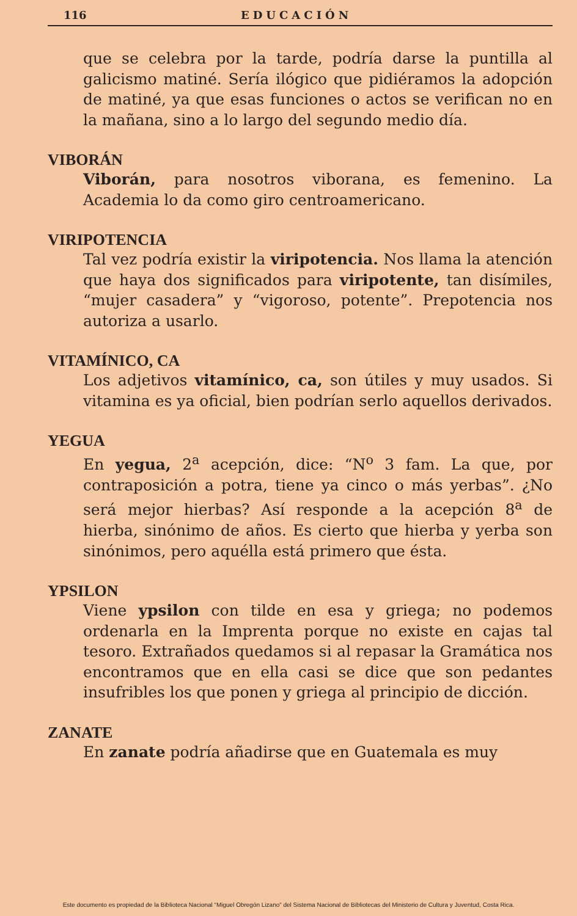116 EDUCACIÓN
que se celebra por la tarde, podría darse la puntilla al galicismo matiné. Sería ilógico que pidiéramos la adopción de matiné, ya que esas funciones o actos se verifican no en la mañana, sino a lo largo del segundo medio día.
VIBORÁN
Viborán, para nosotros viborana, es femenino. La Academia lo da como giro centroamericano.
VIRIPOTENCIA
Tal vez podría existir la viripotencia. Nos llama la atención que haya dos significados para viripotente, tan disímiles, “mujer casadera” y “vigoroso, potente”. Prepotencia nos autoriza a usarlo.
VITAMÍNICO, CA
Los adjetivos vitamínico, ca, son útiles y muy usados. Si vitamina es ya oficial, bien podrían serlo aquellos derivados.
YEGUA
En yegua, 2<sup>a</sup> acepción, dice: “N<sup>o</sup> 3 fam. La que, por contraposición a potra, tiene ya cinco o más yerbas”. ¿No será mejor hierbas? Así responde a la acepción 8<sup>a</sup> de hierba, sinónimo de años. Es cierto que hierba y yerba son sinónimos, pero aquélla está primero que ésta.
YPSILON
Viene ypsilon con tilde en esa y griega; no podemos ordenarla en la Imprenta porque no existe en cajas tal tesoro. Extrañados quedamos si al repasar la Gramática nos encontramos que en ella casi se dice que son pedantes insufribles los que ponen y griega al principio de dicción.
ZANATE
En zanate podría añadirse que en Guatemala es muy
Este documento es propiedad de la Biblioteca Nacional “Miguel Obregón Lizano” del Sistema Nacional de Bibliotecas del Ministerio de Cultura y Juventud, Costa Rica.